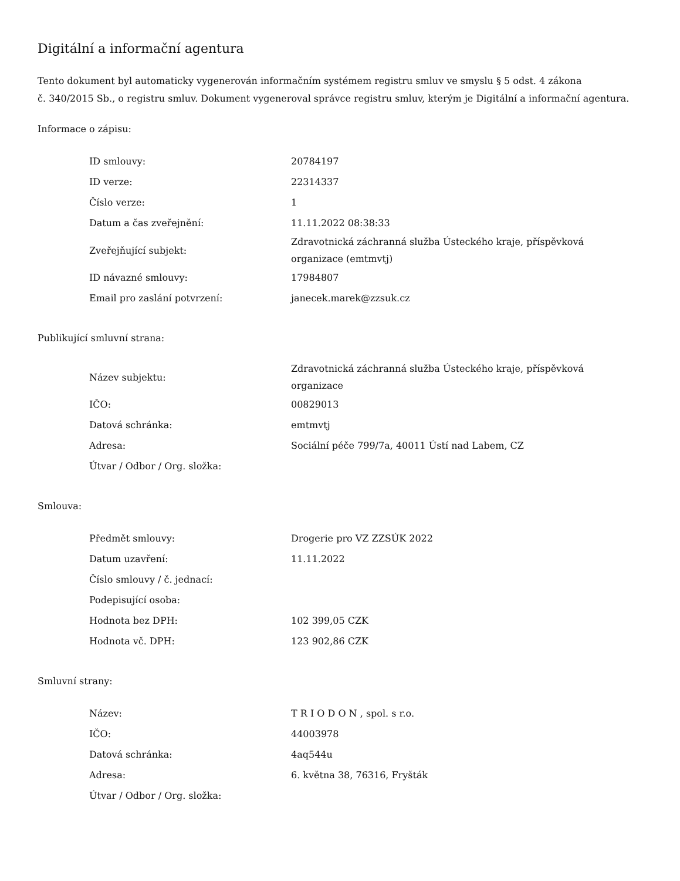Digitální a informační agentura
Tento dokument byl automaticky vygenerován informačním systémem registru smluv ve smyslu § 5 odst. 4 zákona
č. 340/2015 Sb., o registru smluv. Dokument vygeneroval správce registru smluv, kterým je Digitální a informační agentura.
Informace o zápisu:
| ID smlouvy: | 20784197 |
| ID verze: | 22314337 |
| Číslo verze: | 1 |
| Datum a čas zveřejnění: | 11.11.2022 08:38:33 |
| Zveřejňující subjekt: | Zdravotnická záchranná služba Ústeckého kraje, příspěvková organizace (emtmvtj) |
| ID návazné smlouvy: | 17984807 |
| Email pro zaslání potvrzení: | janecek.marek@zzsuk.cz |
Publikující smluvní strana:
| Název subjektu: | Zdravotnická záchranná služba Ústeckého kraje, příspěvková organizace |
| IČO: | 00829013 |
| Datová schránka: | emtmvtj |
| Adresa: | Sociální péče 799/7a, 40011 Ústí nad Labem, CZ |
| Útvar / Odbor / Org. složka: | |
Smlouva:
| Předmět smlouvy: | Drogerie pro VZ ZZSÚK 2022 |
| Datum uzavření: | 11.11.2022 |
| Číslo smlouvy / č. jednací: | |
| Podepisující osoba: | |
| Hodnota bez DPH: | 102 399,05 CZK |
| Hodnota vč. DPH: | 123 902,86 CZK |
Smluvní strany:
| Název: | T R I O D O N , spol. s r.o. |
| IČO: | 44003978 |
| Datová schránka: | 4aq544u |
| Adresa: | 6. května 38, 76316, Fryšták |
| Útvar / Odbor / Org. složka: | |